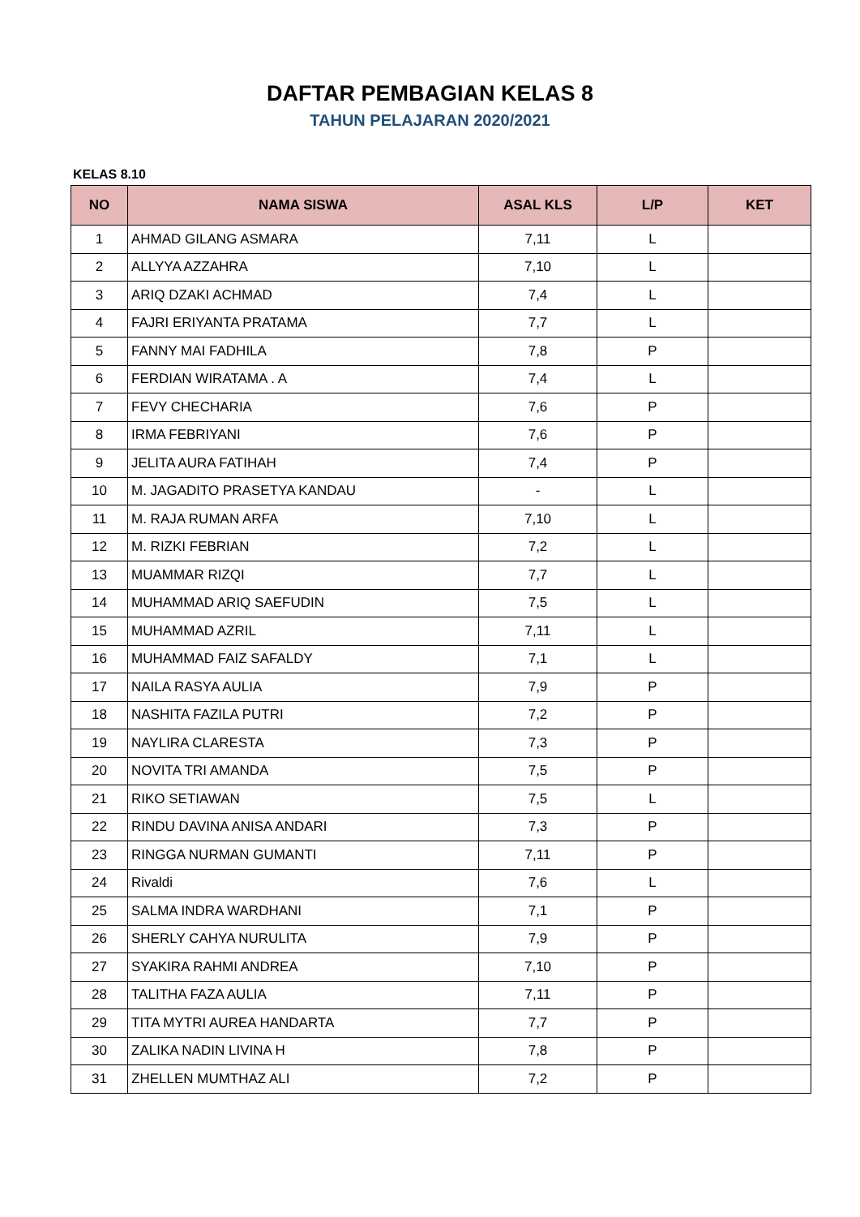DAFTAR PEMBAGIAN KELAS 8
TAHUN PELAJARAN 2020/2021
KELAS 8.10
| NO | NAMA SISWA | ASAL KLS | L/P | KET |
| --- | --- | --- | --- | --- |
| 1 | AHMAD GILANG ASMARA | 7,11 | L | |
| 2 | ALLYYA AZZAHRA | 7,10 | L | |
| 3 | ARIQ DZAKI ACHMAD | 7,4 | L | |
| 4 | FAJRI ERIYANTA PRATAMA | 7,7 | L | |
| 5 | FANNY MAI FADHILA | 7,8 | P | |
| 6 | FERDIAN WIRATAMA . A | 7,4 | L | |
| 7 | FEVY CHECHARIA | 7,6 | P | |
| 8 | IRMA FEBRIYANI | 7,6 | P | |
| 9 | JELITA AURA FATIHAH | 7,4 | P | |
| 10 | M. JAGADITO PRASETYA KANDAU | - | L | |
| 11 | M. RAJA RUMAN ARFA | 7,10 | L | |
| 12 | M. RIZKI FEBRIAN | 7,2 | L | |
| 13 | MUAMMAR RIZQI | 7,7 | L | |
| 14 | MUHAMMAD ARIQ SAEFUDIN | 7,5 | L | |
| 15 | MUHAMMAD AZRIL | 7,11 | L | |
| 16 | MUHAMMAD FAIZ SAFALDY | 7,1 | L | |
| 17 | NAILA RASYA AULIA | 7,9 | P | |
| 18 | NASHITA FAZILA PUTRI | 7,2 | P | |
| 19 | NAYLIRA CLARESTA | 7,3 | P | |
| 20 | NOVITA TRI AMANDA | 7,5 | P | |
| 21 | RIKO SETIAWAN | 7,5 | L | |
| 22 | RINDU DAVINA ANISA ANDARI | 7,3 | P | |
| 23 | RINGGA NURMAN GUMANTI | 7,11 | P | |
| 24 | Rivaldi | 7,6 | L | |
| 25 | SALMA INDRA WARDHANI | 7,1 | P | |
| 26 | SHERLY CAHYA NURULITA | 7,9 | P | |
| 27 | SYAKIRA RAHMI ANDREA | 7,10 | P | |
| 28 | TALITHA FAZA AULIA | 7,11 | P | |
| 29 | TITA MYTRI AUREA HANDARTA | 7,7 | P | |
| 30 | ZALIKA NADIN LIVINA H | 7,8 | P | |
| 31 | ZHELLEN MUMTHAZ ALI | 7,2 | P | |